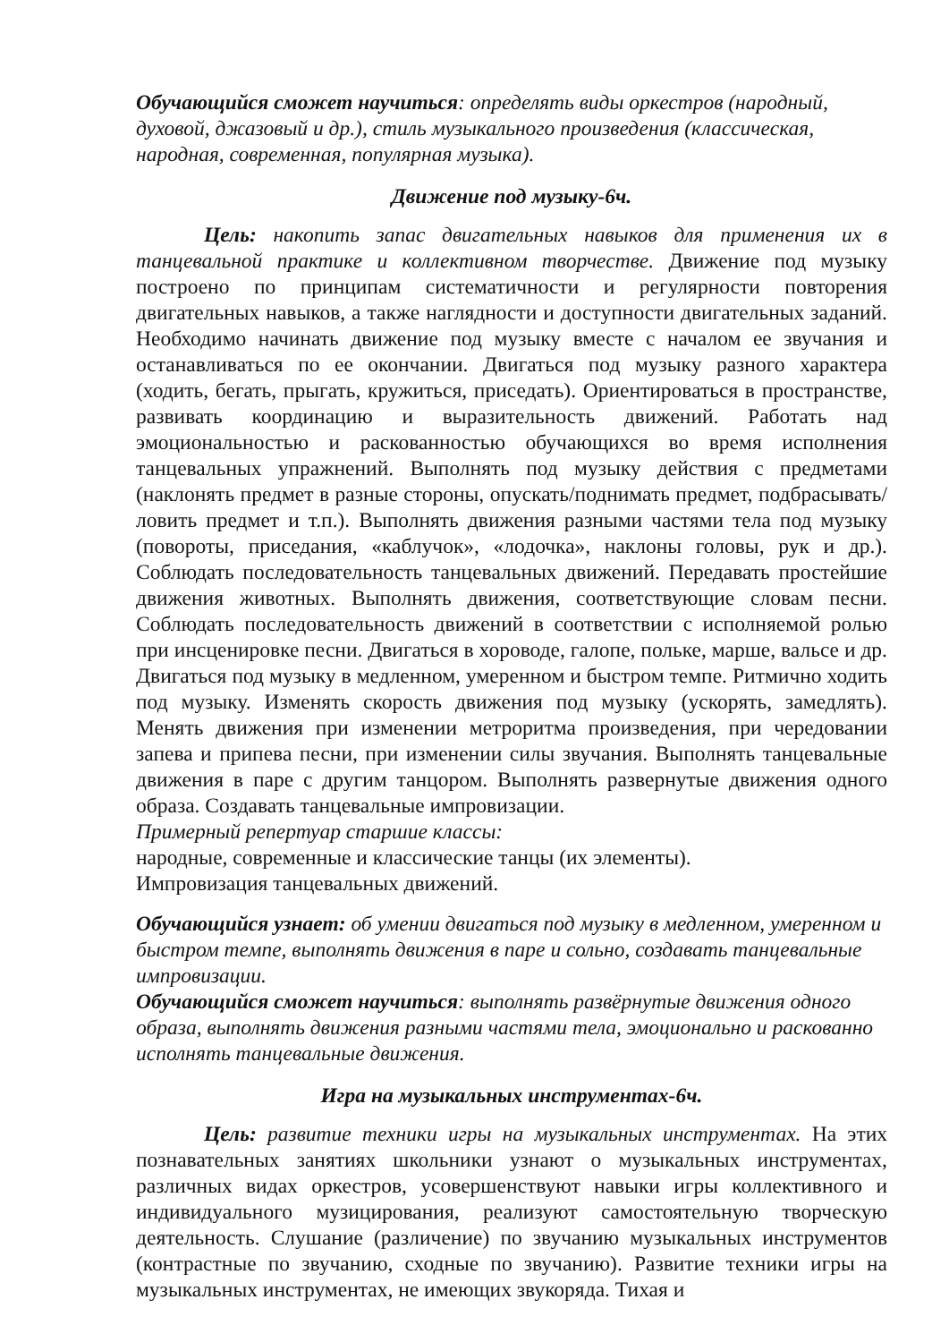Обучающийся сможет научиться: определять виды оркестров (народный, духовой, джазовый и др.), стиль музыкального произведения (классическая, народная, современная, популярная музыка).
Движение под музыку-6ч.
Цель: накопить запас двигательных навыков для применения их в танцевальной практике и коллективном творчестве. Движение под музыку построено по принципам систематичности и регулярности повторения двигательных навыков, а также наглядности и доступности двигательных заданий. Необходимо начинать движение под музыку вместе с началом ее звучания и останавливаться по ее окончании. Двигаться под музыку разного характера (ходить, бегать, прыгать, кружиться, приседать). Ориентироваться в пространстве, развивать координацию и выразительность движений. Работать над эмоциональностью и раскованностью обучающихся во время исполнения танцевальных упражнений. Выполнять под музыку действия с предметами (наклонять предмет в разные стороны, опускать/поднимать предмет, подбрасывать/ловить предмет и т.п.). Выполнять движения разными частями тела под музыку (повороты, приседания, «каблучок», «лодочка», наклоны головы, рук и др.). Соблюдать последовательность танцевальных движений. Передавать простейшие движения животных. Выполнять движения, соответствующие словам песни. Соблюдать последовательность движений в соответствии с исполняемой ролью при инсценировке песни. Двигаться в хороводе, галопе, польке, марше, вальсе и др. Двигаться под музыку в медленном, умеренном и быстром темпе. Ритмично ходить под музыку. Изменять скорость движения под музыку (ускорять, замедлять). Менять движения при изменении метроритма произведения, при чередовании запева и припева песни, при изменении силы звучания. Выполнять танцевальные движения в паре с другим танцором. Выполнять развернутые движения одного образа. Создавать танцевальные импровизации.
Примерный репертуар старшие классы:
народные, современные и классические танцы (их элементы).
Импровизация танцевальных движений.
Обучающийся узнает: об умении двигаться под музыку в медленном, умеренном и быстром темпе, выполнять движения в паре и сольно, создавать танцевальные импровизации.
Обучающийся сможет научиться: выполнять развёрнутые движения одного образа, выполнять движения разными частями тела, эмоционально и раскованно исполнять танцевальные движения.
Игра на музыкальных инструментах-6ч.
Цель: развитие техники игры на музыкальных инструментах. На этих познавательных занятиях школьники узнают о музыкальных инструментах, различных видах оркестров, усовершенствуют навыки игры коллективного и индивидуального музицирования, реализуют самостоятельную творческую деятельность. Слушание (различение) по звучанию музыкальных инструментов (контрастные по звучанию, сходные по звучанию). Развитие техники игры на музыкальных инструментах, не имеющих звукоряда. Тихая и